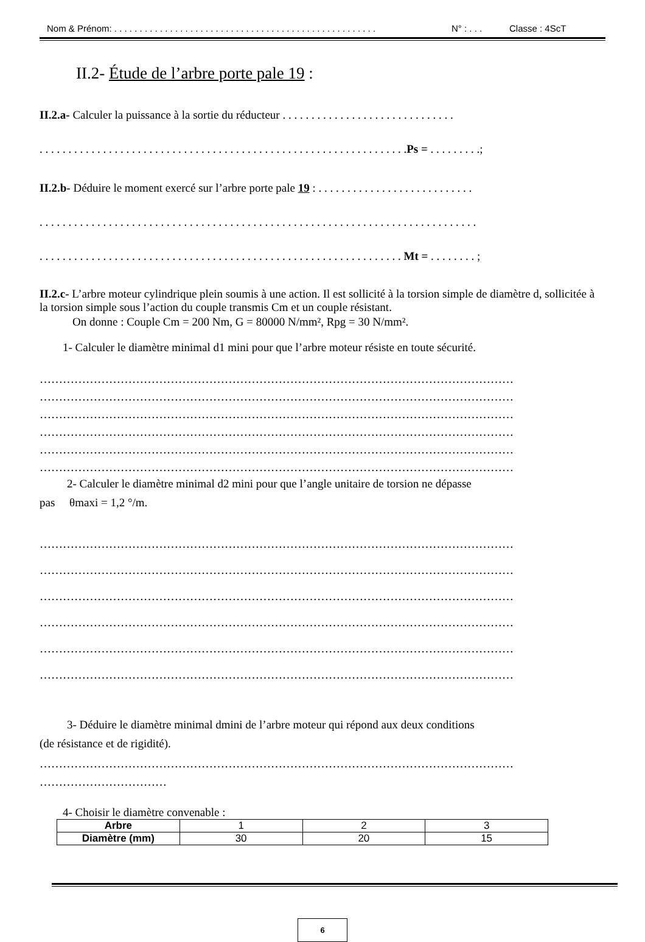Nom & Prénom: . . . . . . . . . . . . . . . . . . . . . . . . . . . . . . . . . . . . . . . . . . . . . . . . . . . . N° : . . . Classe : 4ScT
II.2- Étude de l’arbre porte pale 19 :
II.2.a- Calculer la puissance à la sortie du réducteur . . . . . . . . . . . . . . . . . . . . . . . . . . . . . .
. . . . . . . . . . . . . . . . . . . . . . . . . . . . . . . . . . . . . . . . . . . . . . . . . . . . . . . . . . . . . . . .Ps = . . . . . . . . .;
II.2.b- Déduire le moment exercé sur l’arbre porte pale 19 : . . . . . . . . . . . . . . . . . . . . . . . . . . .
. . . . . . . . . . . . . . . . . . . . . . . . . . . . . . . . . . . . . . . . . . . . . . . . . . . . . . . . . . . . . . . . . . . . . . . . . . . .
. . . . . . . . . . . . . . . . . . . . . . . . . . . . . . . . . . . . . . . . . . . . . . . . . . . . . . . . . . . . . . . Mt = . . . . . . . . ;
II.2.c- L’arbre moteur cylindrique plein soumis à une action. Il est sollicité à la torsion simple de diamètre d, sollicitée à la torsion simple sous l’action du couple transmis Cm et un couple résistant.
On donne : Couple Cm = 200 Nm, G = 80000 N/mm², Rpg = 30 N/mm².
1- Calculer le diamètre minimal d1 mini pour que l’arbre moteur résiste en toute sécurité.
……………………………………………………………………………………………………………
……………………………………………………………………………………………………………
……………………………………………………………………………………………………………
……………………………………………………………………………………………………………
……………………………………………………………………………………………………………
……………………………………………………………………………………………………………
2- Calculer le diamètre minimal d2 mini pour que l’angle unitaire de torsion ne dépasse
pas θmaxi = 1,2 °/m.
……………………………………………………………………………………………………………
……………………………………………………………………………………………………………
……………………………………………………………………………………………………………
……………………………………………………………………………………………………………
……………………………………………………………………………………………………………
……………………………………………………………………………………………………………
3- Déduire le diamètre minimal dmini de l’arbre moteur qui répond aux deux conditions
(de résistance et de rigidité).
……………………………………………………………………………………………………………
……………………………
4- Choisir le diamètre convenable :
| Arbre | 1 | 2 | 3 |
| Diamètre (mm) | 30 | 20 | 15 |
6